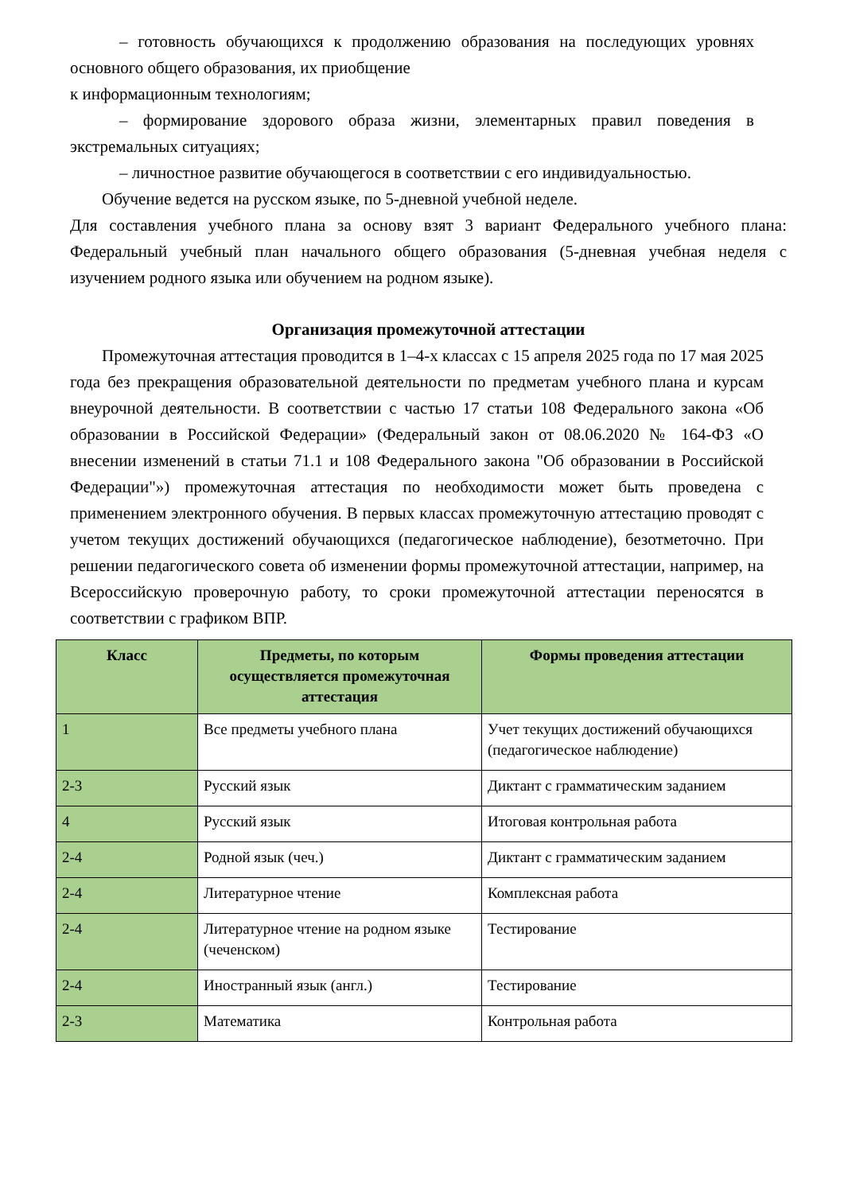– готовность обучающихся к продолжению образования на последующих уровнях основного общего образования, их приобщение
к информационным технологиям;
– формирование здорового образа жизни, элементарных правил поведения в экстремальных ситуациях;
– личностное развитие обучающегося в соответствии с его индивидуальностью.
Обучение ведется на русском языке, по 5-дневной учебной неделе.
Для составления учебного плана за основу взят 3 вариант Федерального учебного плана: Федеральный учебный план начального общего образования (5-дневная учебная неделя с изучением родного языка или обучением на родном языке).
Организация промежуточной аттестации
Промежуточная аттестация проводится в 1–4-х классах с 15 апреля 2025 года по 17 мая 2025 года без прекращения образовательной деятельности по предметам учебного плана и курсам внеурочной деятельности. В соответствии с частью 17 статьи 108 Федерального закона «Об образовании в Российской Федерации» (Федеральный закон от 08.06.2020 № 164-ФЗ «О внесении изменений в статьи 71.1 и 108 Федерального закона "Об образовании в Российской Федерации"») промежуточная аттестация по необходимости может быть проведена с применением электронного обучения. В первых классах промежуточную аттестацию проводят с учетом текущих достижений обучающихся (педагогическое наблюдение), безотметочно. При решении педагогического совета об изменении формы промежуточной аттестации, например, на Всероссийскую проверочную работу, то сроки промежуточной аттестации переносятся в соответствии с графиком ВПР.
| Класс | Предметы, по которым осуществляется промежуточная аттестация | Формы проведения аттестации |
| --- | --- | --- |
| 1 | Все предметы учебного плана | Учет текущих достижений обучающихся (педагогическое наблюдение) |
| 2-3 | Русский язык | Диктант с грамматическим заданием |
| 4 | Русский язык | Итоговая контрольная работа |
| 2-4 | Родной язык (чеч.) | Диктант с грамматическим заданием |
| 2-4 | Литературное чтение | Комплексная работа |
| 2-4 | Литературное чтение на родном языке (чеченском) | Тестирование |
| 2-4 | Иностранный язык (англ.) | Тестирование |
| 2-3 | Математика | Контрольная работа |